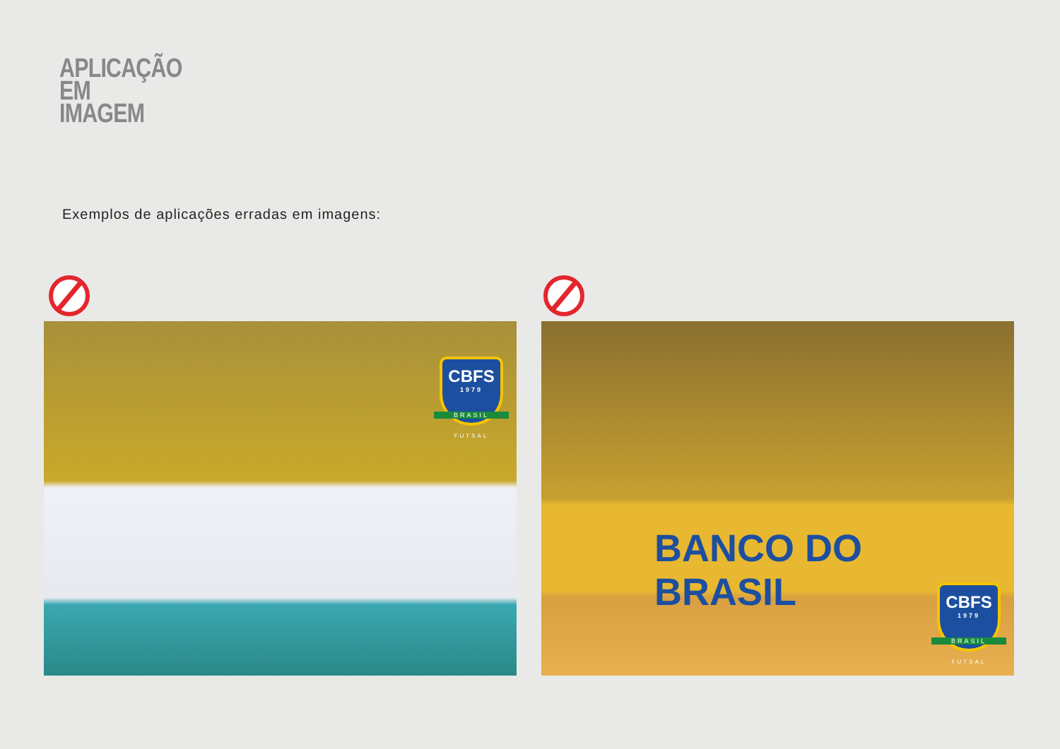APLICAÇÃO
EM
IMAGEM
Exemplos de aplicações erradas em imagens:
CBFS
1979
BRASIL
FUTSAL
BANCO DO BRASIL
CBFS
1979
BRASIL
FUTSAL